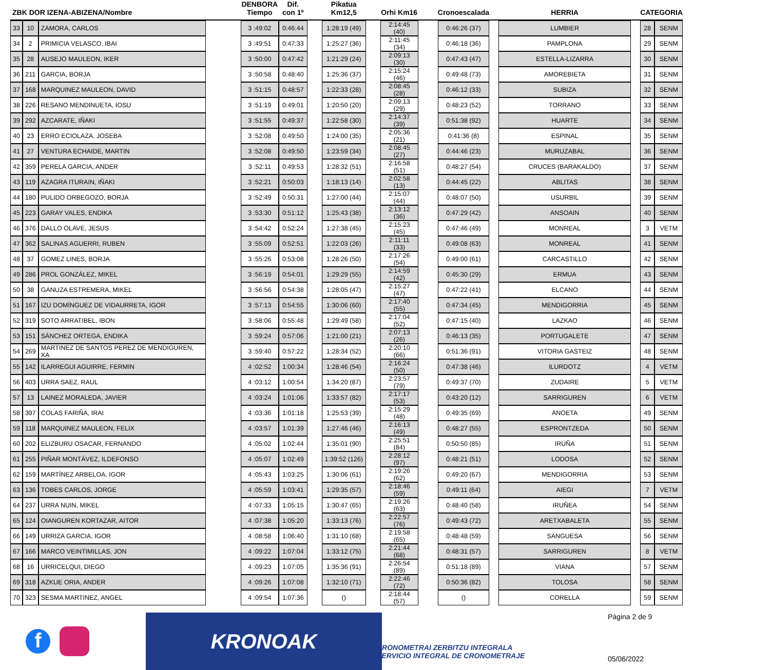| ZBK DOR IZENA-ABIZENA/Nombre | | | | DENBORA Tiempo | Dif. con 1º | | Pikatua Km12,5 | | Orhi Km16 | | Cronoescalada | | HERRIA | | CATEGORIA | |
| --- | --- | --- | --- | --- | --- | --- | --- | --- | --- | --- | --- | --- | --- | --- | --- | --- |
| 33 | 10 | ZAMORA, CARLOS | | 3 :49:02 | 0:46:44 | | 1:28:19 (49) | | 2:14:45 (40) | | 0:46:26 (37) | | LUMBIER | | 28 | SENM |
| 34 | 2 | PRIMICIA VELASCO, IBAI | | 3 :49:51 | 0:47:33 | | 1:25:27 (36) | | 2:11:45 (34) | | 0:46:18 (36) | | PAMPLONA | | 29 | SENM |
| 35 | 28 | AUSEJO MAULEON, IKER | | 3 :50:00 | 0:47:42 | | 1:21:29 (24) | | 2:09:13 (30) | | 0:47:43 (47) | | ESTELLA-LIZARRA | | 30 | SENM |
| 36 | 211 | GARCIA, BORJA | | 3 :50:58 | 0:48:40 | | 1:25:36 (37) | | 2:15:24 (46) | | 0:49:48 (73) | | AMOREBIETA | | 31 | SENM |
| 37 | 168 | MARQUINEZ MAULEON, DAVID | | 3 :51:15 | 0:48:57 | | 1:22:33 (28) | | 2:08:45 (28) | | 0:46:12 (33) | | SUBIZA | | 32 | SENM |
| 38 | 226 | RESANO MENDINUETA, IOSU | | 3 :51:19 | 0:49:01 | | 1:20:50 (20) | | 2:09:13 (29) | | 0:48:23 (52) | | TORRANO | | 33 | SENM |
| 39 | 292 | AZCARATE, IÑAKI | | 3 :51:55 | 0:49:37 | | 1:22:58 (30) | | 2:14:37 (39) | | 0:51:38 (92) | | HUARTE | | 34 | SENM |
| 40 | 23 | ERRO ECIOLAZA, JOSEBA | | 3 :52:08 | 0:49:50 | | 1:24:00 (35) | | 2:05:36 (21) | | 0:41:36 (8) | | ESPINAL | | 35 | SENM |
| 41 | 27 | VENTURA ECHAIDE, MARTIN | | 3 :52:08 | 0:49:50 | | 1:23:59 (34) | | 2:08:45 (27) | | 0:44:46 (23) | | MURUZABAL | | 36 | SENM |
| 42 | 359 | PERELA GARCIA, ANDER | | 3 :52:11 | 0:49:53 | | 1:28:32 (51) | | 2:16:58 (51) | | 0:48:27 (54) | | CRUCES (BARAKALDO) | | 37 | SENM |
| 43 | 119 | AZAGRA ITURAIN, IÑAKI | | 3 :52:21 | 0:50:03 | | 1:18:13 (14) | | 2:02:58 (13) | | 0:44:45 (22) | | ABLITAS | | 38 | SENM |
| 44 | 180 | PULIDO ORBEGOZO, BORJA | | 3 :52:49 | 0:50:31 | | 1:27:00 (44) | | 2:15:07 (44) | | 0:48:07 (50) | | USURBIL | | 39 | SENM |
| 45 | 223 | GARAY VALES, ENDIKA | | 3 :53:30 | 0:51:12 | | 1:25:43 (38) | | 2:13:12 (36) | | 0:47:29 (42) | | ANSOAIN | | 40 | SENM |
| 46 | 376 | DALLO OLAVE, JESUS | | 3 :54:42 | 0:52:24 | | 1:27:38 (45) | | 2:15:23 (45) | | 0:47:46 (49) | | MONREAL | | 3 | VETM |
| 47 | 362 | SALINAS AGUERRI, RUBEN | | 3 :55:09 | 0:52:51 | | 1:22:03 (26) | | 2:11:11 (33) | | 0:49:08 (63) | | MONREAL | | 41 | SENM |
| 48 | 37 | GOMEZ LINES, BORJA | | 3 :55:26 | 0:53:08 | | 1:28:26 (50) | | 2:17:26 (54) | | 0:49:00 (61) | | CARCASTILLO | | 42 | SENM |
| 49 | 286 | PROL GONZÁLEZ, MIKEL | | 3 :56:19 | 0:54:01 | | 1:29:29 (55) | | 2:14:59 (42) | | 0:45:30 (29) | | ERMUA | | 43 | SENM |
| 50 | 38 | GANUZA ESTREMERA, MIKEL | | 3 :56:56 | 0:54:38 | | 1:28:05 (47) | | 2:15:27 (47) | | 0:47:22 (41) | | ELCANO | | 44 | SENM |
| 51 | 167 | IZU DOMÍNGUEZ DE VIDAURRETA, IGOR | | 3 :57:13 | 0:54:55 | | 1:30:06 (60) | | 2:17:40 (55) | | 0:47:34 (45) | | MENDIGORRIA | | 45 | SENM |
| 52 | 319 | SOTO ARRATIBEL, IBON | | 3 :58:06 | 0:55:48 | | 1:29:49 (58) | | 2:17:04 (52) | | 0:47:15 (40) | | LAZKAO | | 46 | SENM |
| 53 | 151 | SÁNCHEZ ORTEGA, ENDIKA | | 3 :59:24 | 0:57:06 | | 1:21:00 (21) | | 2:07:13 (26) | | 0:46:13 (35) | | PORTUGALETE | | 47 | SENM |
| 54 | 269 | MARTINEZ DE SANTOS PEREZ DE MENDIGUREN, XA | | 3 :59:40 | 0:57:22 | | 1:28:34 (52) | | 2:20:10 (66) | | 0:51:36 (91) | | VITORIA GASTEIZ | | 48 | SENM |
| 55 | 142 | ILARREGUI AGUIRRE, FERMIN | | 4 :02:52 | 1:00:34 | | 1:28:46 (54) | | 2:16:24 (50) | | 0:47:38 (46) | | ILURDOTZ | | 4 | VETM |
| 56 | 403 | URRA SAEZ, RAUL | | 4 :03:12 | 1:00:54 | | 1:34:20 (87) | | 2:23:57 (79) | | 0:49:37 (70) | | ZUDAIRE | | 5 | VETM |
| 57 | 13 | LAINEZ MORALEDA, JAVIER | | 4 :03:24 | 1:01:06 | | 1:33:57 (82) | | 2:17:17 (53) | | 0:43:20 (12) | | SARRIGUREN | | 6 | VETM |
| 58 | 397 | COLAS FARIÑA, IRAI | | 4 :03:36 | 1:01:18 | | 1:25:53 (39) | | 2:15:29 (48) | | 0:49:35 (69) | | ANOETA | | 49 | SENM |
| 59 | 118 | MARQUINEZ MAULEON, FELIX | | 4 :03:57 | 1:01:39 | | 1:27:46 (46) | | 2:16:13 (49) | | 0:48:27 (55) | | ESPRONTZEDA | | 50 | SENM |
| 60 | 202 | ELIZBURU OSACAR, FERNANDO | | 4 :05:02 | 1:02:44 | | 1:35:01 (90) | | 2:25:51 (84) | | 0:50:50 (85) | | IRUÑA | | 51 | SENM |
| 61 | 255 | PIÑAR MONTÁVEZ, ILDEFONSO | | 4 :05:07 | 1:02:49 | | 1:39:52 (126) | | 2:28:12 (97) | | 0:48:21 (51) | | LODOSA | | 52 | SENM |
| 62 | 159 | MARTÍNEZ ARBELOA, IGOR | | 4 :05:43 | 1:03:25 | | 1:30:06 (61) | | 2:19:26 (62) | | 0:49:20 (67) | | MENDIGORRIA | | 53 | SENM |
| 63 | 136 | TOBES CARLOS, JORGE | | 4 :05:59 | 1:03:41 | | 1:29:35 (57) | | 2:18:46 (59) | | 0:49:11 (64) | | AIEGI | | 7 | VETM |
| 64 | 237 | URRA NUIN, MIKEL | | 4 :07:33 | 1:05:15 | | 1:30:47 (65) | | 2:19:26 (63) | | 0:48:40 (58) | | IRUÑEA | | 54 | SENM |
| 65 | 124 | OIANGUREN KORTAZAR, AITOR | | 4 :07:38 | 1:05:20 | | 1:33:13 (76) | | 2:22:57 (76) | | 0:49:43 (72) | | ARETXABALETA | | 55 | SENM |
| 66 | 149 | URRIZA GARCIA, IGOR | | 4 :08:58 | 1:06:40 | | 1:31:10 (68) | | 2:19:58 (65) | | 0:48:48 (59) | | SANGUESA | | 56 | SENM |
| 67 | 166 | MARCO VEINTIMILLAS, JON | | 4 :09:22 | 1:07:04 | | 1:33:12 (75) | | 2:21:44 (68) | | 0:48:31 (57) | | SARRIGUREN | | 8 | VETM |
| 68 | 16 | URRICELQUI, DIEGO | | 4 :09:23 | 1:07:05 | | 1:35:36 (91) | | 2:26:54 (89) | | 0:51:18 (89) | | VIANA | | 57 | SENM |
| 69 | 318 | AZKUE ORIA, ANDER | | 4 :09:26 | 1:07:08 | | 1:32:10 (71) | | 2:22:46 (72) | | 0:50:36 (82) | | TOLOSA | | 58 | SENM |
| 70 | 323 | SESMA MARTINEZ, ANGEL | | 4 :09:54 | 1:07:36 | | () | | 2:18:44 (57) | | () | | CORELLA | | 59 | SENM |
f
KRONOAK
KRONOMETRAI ZERBITZU INTEGRALA
SERVICIO INTEGRAL DE CRONOMETRAJE
Página 2 de 9
05/06/2022